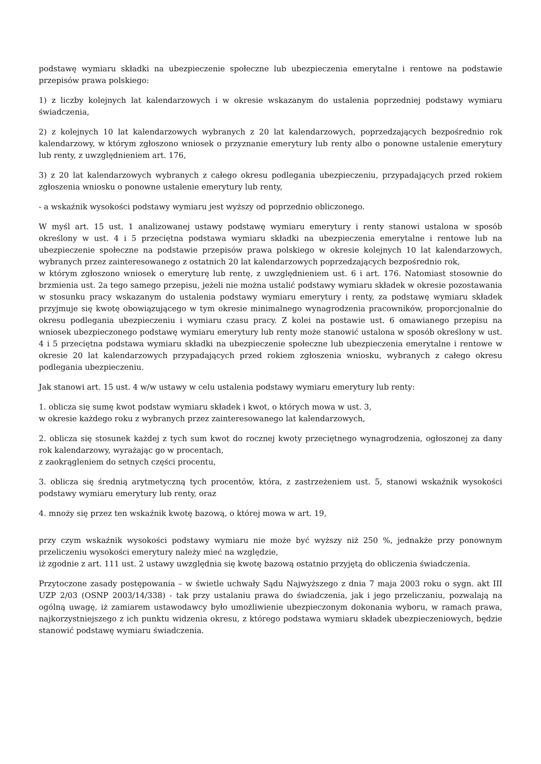podstawę wymiaru składki na ubezpieczenie społeczne lub ubezpieczenia emerytalne i rentowe na podstawie przepisów prawa polskiego:
1) z liczby kolejnych lat kalendarzowych i w okresie wskazanym do ustalenia poprzedniej podstawy wymiaru świadczenia,
2) z kolejnych 10 lat kalendarzowych wybranych z 20 lat kalendarzowych, poprzedzających bezpośrednio rok kalendarzowy, w którym zgłoszono wniosek o przyznanie emerytury lub renty albo o ponowne ustalenie emerytury lub renty, z uwzględnieniem art. 176,
3) z 20 lat kalendarzowych wybranych z całego okresu podlegania ubezpieczeniu, przypadających przed rokiem zgłoszenia wniosku o ponowne ustalenie emerytury lub renty,
- a wskaźnik wysokości podstawy wymiaru jest wyższy od poprzednio obliczonego.
W myśl art. 15 ust. 1 analizowanej ustawy podstawę wymiaru emerytury i renty stanowi ustalona w sposób określony w ust. 4 i 5 przeciętna podstawa wymiaru składki na ubezpieczenia emerytalne i rentowe lub na ubezpieczenie społeczne na podstawie przepisów prawa polskiego w okresie kolejnych 10 lat kalendarzowych, wybranych przez zainteresowanego z ostatnich 20 lat kalendarzowych poprzedzających bezpośrednio rok,
w którym zgłoszono wniosek o emeryturę lub rentę, z uwzględnieniem ust. 6 i art. 176. Natomiast stosownie do brzmienia ust. 2a tego samego przepisu, jeżeli nie można ustalić podstawy wymiaru składek w okresie pozostawania w stosunku pracy wskazanym do ustalenia podstawy wymiaru emerytury i renty, za podstawę wymiaru składek przyjmuje się kwotę obowiązującego w tym okresie minimalnego wynagrodzenia pracowników, proporcjonalnie do okresu podlegania ubezpieczeniu i wymiaru czasu pracy. Z kolei na postawie ust. 6 omawianego przepisu na wniosek ubezpieczonego podstawę wymiaru emerytury lub renty może stanowić ustalona w sposób określony w ust. 4 i 5 przeciętna podstawa wymiaru składki na ubezpieczenie społeczne lub ubezpieczenia emerytalne i rentowe w okresie 20 lat kalendarzowych przypadających przed rokiem zgłoszenia wniosku, wybranych z całego okresu podlegania ubezpieczeniu.
Jak stanowi art. 15 ust. 4 w/w ustawy w celu ustalenia podstawy wymiaru emerytury lub renty:
1. oblicza się sumę kwot podstaw wymiaru składek i kwot, o których mowa w ust. 3,
w okresie każdego roku z wybranych przez zainteresowanego lat kalendarzowych,
2. oblicza się stosunek każdej z tych sum kwot do rocznej kwoty przeciętnego wynagrodzenia, ogłoszonej za dany rok kalendarzowy, wyrażając go w procentach,
z zaokrągleniem do setnych części procentu,
3. oblicza się średnią arytmetyczną tych procentów, która, z zastrzeżeniem ust. 5, stanowi wskaźnik wysokości podstawy wymiaru emerytury lub renty, oraz
4. mnoży się przez ten wskaźnik kwotę bazową, o której mowa w art. 19,
przy czym wskaźnik wysokości podstawy wymiaru nie może być wyższy niż 250 %, jednakże przy ponownym przeliczeniu wysokości emerytury należy mieć na względzie,
iż zgodnie z art. 111 ust. 2 ustawy uwzględnia się kwotę bazową ostatnio przyjętą do obliczenia świadczenia.
Przytoczone zasady postępowania – w świetle uchwały Sądu Najwyższego z dnia 7 maja 2003 roku o sygn. akt III UZP 2/03 (OSNP 2003/14/338) - tak przy ustalaniu prawa do świadczenia, jak i jego przeliczaniu, pozwalają na ogólną uwagę, iż zamiarem ustawodawcy było umożliwienie ubezpieczonym dokonania wyboru, w ramach prawa, najkorzystniejszego z ich punktu widzenia okresu, z którego podstawa wymiaru składek ubezpieczeniowych, będzie stanowić podstawę wymiaru świadczenia.